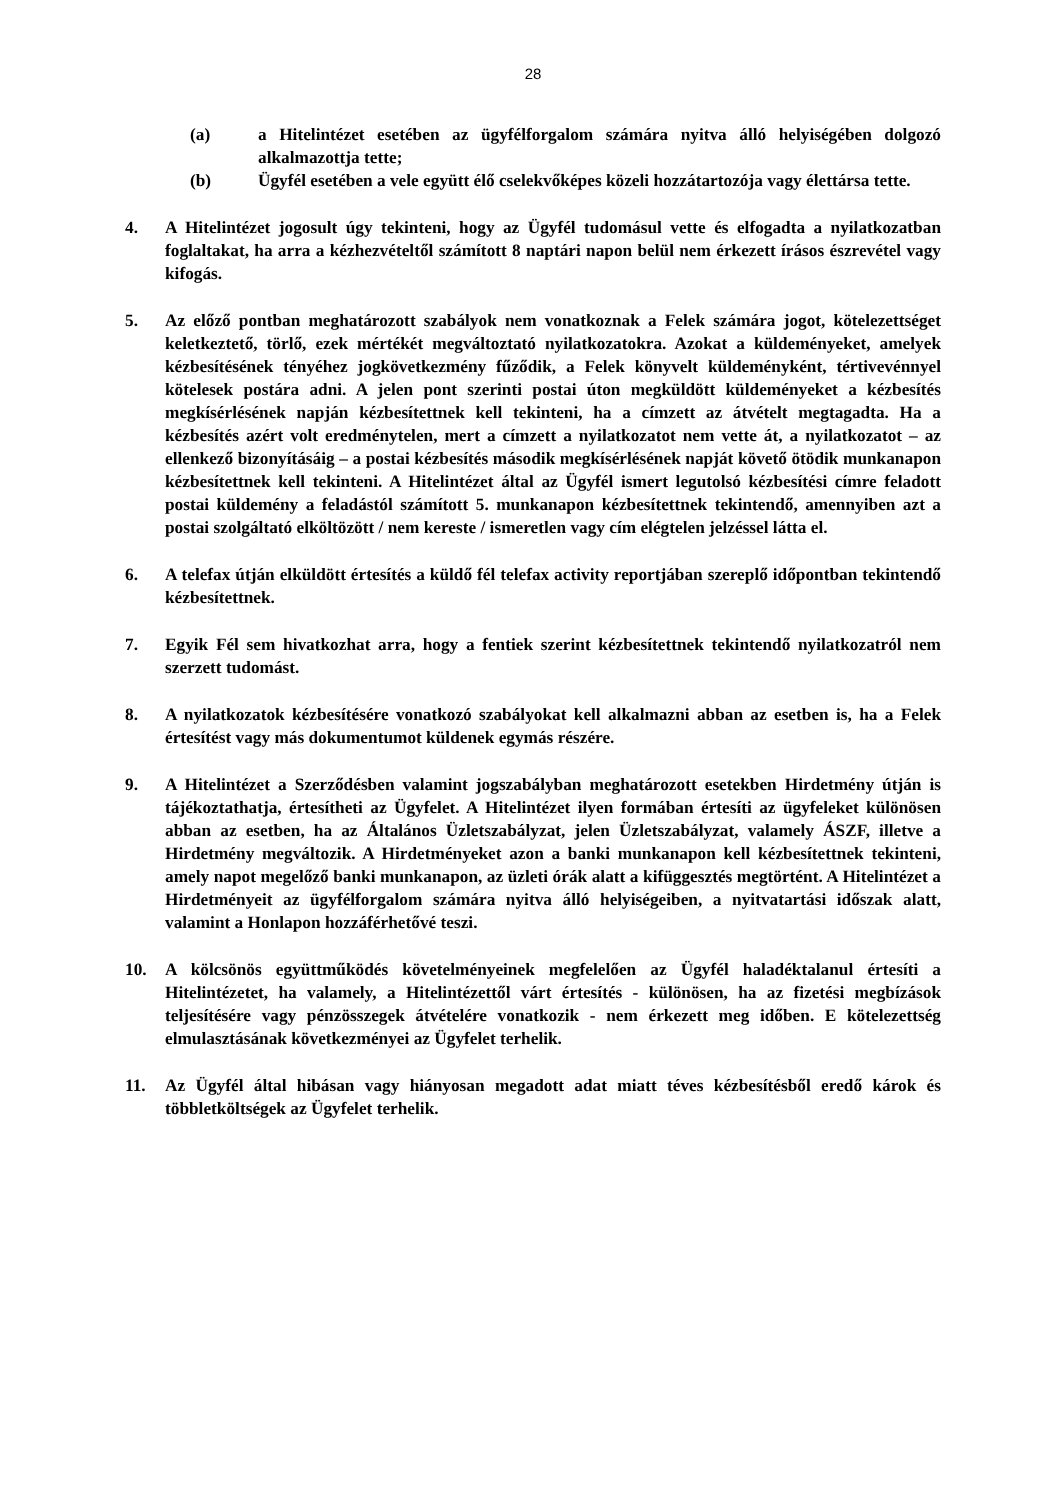28
(a) a Hitelintézet esetében az ügyfélforgalom számára nyitva álló helyiségében dolgozó alkalmazottja tette;
(b) Ügyfél esetében a vele együtt élő cselekvőképes közeli hozzátartozója vagy élettársa tette.
4. A Hitelintézet jogosult úgy tekinteni, hogy az Ügyfél tudomásul vette és elfogadta a nyilatkozatban foglaltakat, ha arra a kézhezvételtől számított 8 naptári napon belül nem érkezett írásos észrevétel vagy kifogás.
5. Az előző pontban meghatározott szabályok nem vonatkoznak a Felek számára jogot, kötelezettséget keletkeztető, törlő, ezek mértékét megváltoztató nyilatkozatokra. Azokat a küldeményeket, amelyek kézbesítésének tényéhez jogkövetkezmény fűződik, a Felek könyvelt küldeményként, tértivevénnyel kötelesek postára adni. A jelen pont szerinti postai úton megküldött küldeményeket a kézbesítés megkísérlésének napján kézbesítettnek kell tekinteni, ha a címzett az átvételt megtagadta. Ha a kézbesítés azért volt eredménytelen, mert a címzett a nyilatkozatot nem vette át, a nyilatkozatot – az ellenkező bizonyításáig – a postai kézbesítés második megkísérlésének napját követő ötödik munkanapon kézbesítettnek kell tekinteni. A Hitelintézet által az Ügyfél ismert legutolsó kézbesítési címre feladott postai küldemény a feladástól számított 5. munkanapon kézbesítettnek tekintendő, amennyiben azt a postai szolgáltató elköltözött / nem kereste / ismeretlen vagy cím elégtelen jelzéssel látta el.
6. A telefax útján elküldött értesítés a küldő fél telefax activity reportjában szereplő időpontban tekintendő kézbesítettnek.
7. Egyik Fél sem hivatkozhat arra, hogy a fentiek szerint kézbesítettnek tekintendő nyilatkozatról nem szerzett tudomást.
8. A nyilatkozatok kézbesítésére vonatkozó szabályokat kell alkalmazni abban az esetben is, ha a Felek értesítést vagy más dokumentumot küldenek egymás részére.
9. A Hitelintézet a Szerződésben valamint jogszabályban meghatározott esetekben Hirdetmény útján is tájékoztathatja, értesítheti az Ügyfelet. A Hitelintézet ilyen formában értesíti az ügyfeleket különösen abban az esetben, ha az Általános Üzletszabályzat, jelen Üzletszabályzat, valamely ÁSZF, illetve a Hirdetmény megváltozik. A Hirdetményeket azon a banki munkanapon kell kézbesítettnek tekinteni, amely napot megelőző banki munkanapon, az üzleti órák alatt a kifüggesztés megtörtént. A Hitelintézet a Hirdetményeit az ügyfélforgalom számára nyitva álló helyiségeiben, a nyitvatartási időszak alatt, valamint a Honlapon hozzáférhetővé teszi.
10. A kölcsönös együttműködés követelményeinek megfelelően az Ügyfél haladéktalanul értesíti a Hitelintézetet, ha valamely, a Hitelintézettől várt értesítés - különösen, ha az fizetési megbízások teljesítésére vagy pénzösszegek átvételére vonatkozik - nem érkezett meg időben. E kötelezettség elmulasztásának következményei az Ügyfelet terhelik.
11. Az Ügyfél által hibásan vagy hiányosan megadott adat miatt téves kézbesítésből eredő károk és többletköltségek az Ügyfelet terhelik.